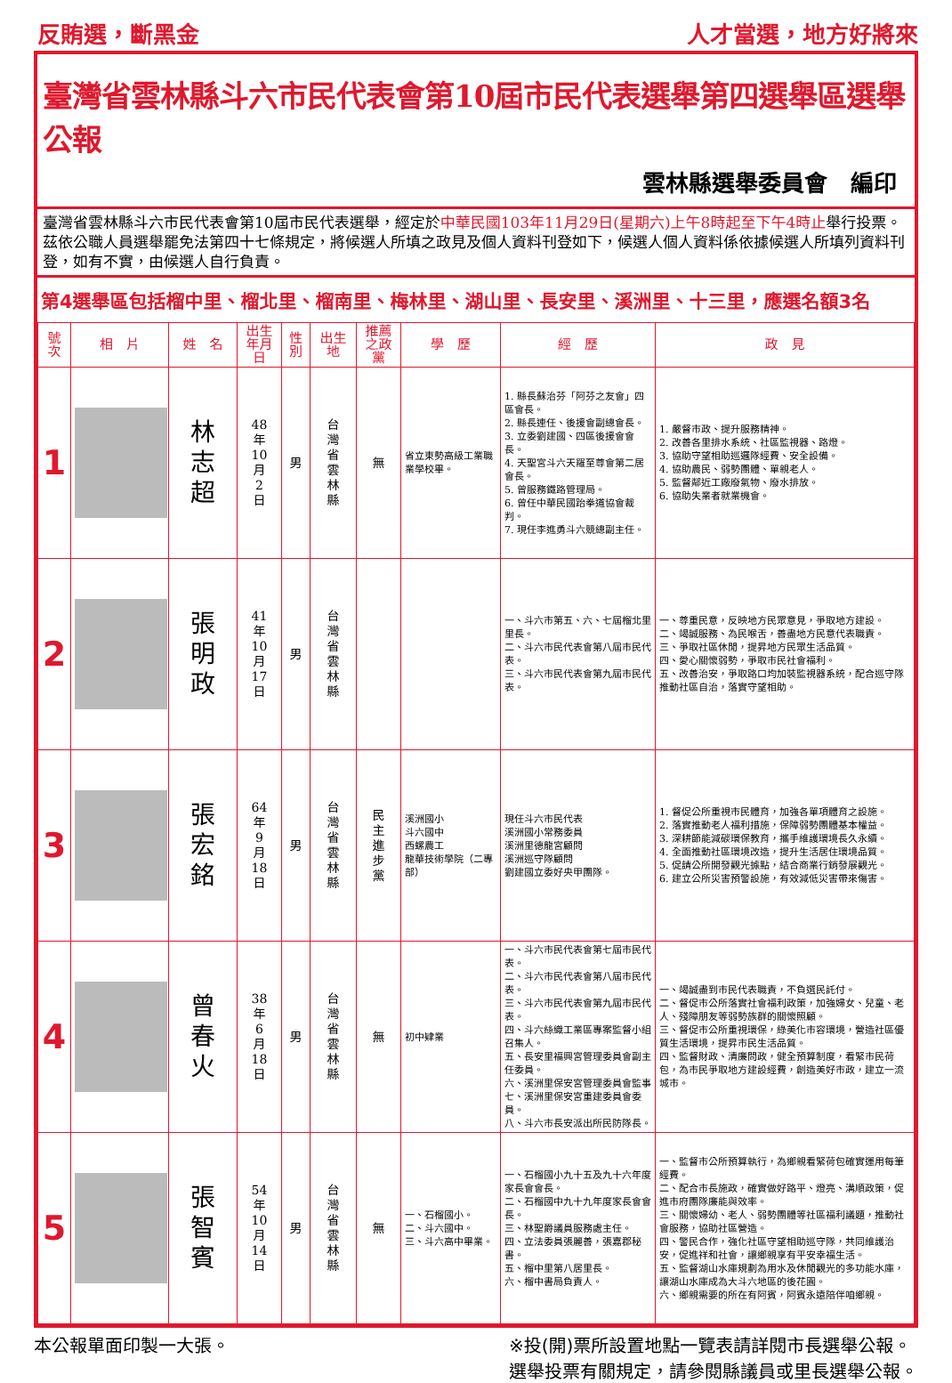反賄選，斷黑金 人才當選，地方好將來
臺灣省雲林縣斗六市民代表會第10屆市民代表選舉第四選舉區選舉公報
雲林縣選舉委員會　編印
臺灣省雲林縣斗六市民代表會第10屆市民代表選舉，經定於中華民國103年11月29日(星期六)上午8時起至下午4時止舉行投票。茲依公職人員選舉罷免法第四十七條規定，將候選人所填之政見及個人資料刊登如下，候選人個人資料係依據候選人所填列資料刊登，如有不實，由候選人自行負責。
第4選舉區包括榴中里、榴北里、榴南里、梅林里、湖山里、長安里、溪洲里、十三里，應選名額3名
| 號次 | 相 片 | 姓 名 | 出生年月日 | 性別 | 出生地 | 推薦之政黨 | 學 歷 | 經 歷 | 政 見 |
| --- | --- | --- | --- | --- | --- | --- | --- | --- | --- |
| 1 | | 林 志 超 | 48 年 10 月 2 日 | 男 | 台 灣 省 雲 林 縣 | 無 | 省立東勢高級工業職業學校畢。 | 1. 縣長蘇治芬「阿芬之友會」四區會長。 2. 縣長連任、後援會副總會長。 3. 立委劉建國、四區後援會會長。 4. 天聖宮斗六天羅至尊會第二居會長。 5. 曾服務鐵路管理局。 6. 曾任中華民國跆拳道協會裁判。 7. 現任李進勇斗六競總副主任。 | 1. 嚴督市政、提升服務精神。 2. 改善各里排水系統、社區監視器、路燈。 3. 協助守望相助巡邏隊經費、安全設備。 4. 協助農民、弱勢團體、單親老人。 5. 監督鄰近工廠廢氣物、廢水排放。 6. 協助失業者就業機會。 |
| 2 | | 張 明 政 | 41 年 10 月 17 日 | 男 | 台 灣 省 雲 林 縣 | | | 一、斗六市第五、六、七屆榴北里里長。 二、斗六市民代表會第八屆市民代表。 三、斗六市民代表會第九屆市民代表。 | 一、尊重民意，反映地方民眾意見，爭取地方建設。 二、竭誠服務、為民喉舌，善盡地方民意代表職責。 三、爭取社區休閒，提昇地方民眾生活品質。 四、愛心關懷弱勢，爭取市民社會福利。 五、改善治安，爭取路口均加裝監視器系統，配合巡守隊推動社區自治，落實守望相助。 |
| 3 | | 張 宏 銘 | 64 年 9 月 18 日 | 男 | 台 灣 省 雲 林 縣 | 民 主 進 步 黨 | 溪洲國小 斗六國中 西螺農工 龍華技術學院（二專部） | 現任斗六市民代表 溪洲國小常務委員 溪洲里德龍宮顧問 溪洲巡守隊顧問 劉建國立委好央甲團隊。 | 1. 督促公所重視市民體育，加強各單項體育之設施。 2. 落實推動老人福利措施，保障弱勢團體基本權益。 3. 深耕節能減碳環保教育，攜手維護環境長久永續。 4. 全面推動社區環境改造，提升生活居住環境品質。 5. 促請公所開發觀光據點，結合商業行銷發展觀光。 6. 建立公所災害預警設施，有效減低災害帶來傷害。 |
| 4 | | 曾 春 火 | 38 年 6 月 18 日 | 男 | 台 灣 省 雲 林 縣 | 無 | 初中肄業 | 一、斗六市民代表會第七屆市民代表。 二、斗六市民代表會第八屆市民代表。 三、斗六市民代表會第九屆市民代表。 四、斗六絲織工業區專案監督小組召集人。 五、長安里福興宮管理委員會副主任委員。 六、溪洲里保安宮管理委員會監事 七、溪洲里保安宮重建委員會委員。 八、斗六市長安派出所民防隊長。 | 一、竭誠盡到市民代表職責，不負選民託付。 二、督促市公所落實社會福利政策，加強婦女、兒童、老人、殘障朋友等弱勢族群的關懷照顧。 三、督促市公所重視環保，綠美化市容環境，營造社區優質生活環境，提昇市民生活品質。 四、監督財政、清廉問政，健全預算制度，看緊市民荷包，為市民爭取地方建設經費，創造美好市政，建立一流城市。 |
| 5 | | 張 智 賓 | 54 年 10 月 14 日 | 男 | 台 灣 省 雲 林 縣 | 無 | 一、石榴國小。 二、斗六國中。 三、斗六高中畢業。 | 一、石榴國小九十五及九十六年度家長會會長。 二、石榴國中九十九年度家長會會長。 三、林聖爵議員服務處主任。 四、立法委員張麗善，張嘉郡秘書。 五、榴中里第八居里長。 六、榴中書局負責人。 | 一、監督市公所預算執行，為鄉親看緊荷包確實運用每筆經費。 二、配合市長施政，確實做好路平、燈亮、溝順政策，促進市府團隊廉能與效率。 三、關懷婦幼、老人、弱勢團體等社區福利議題，推動社會服務，協助社區營造。 四、警民合作，強化社區守望相助巡守隊，共同維護治安，促進祥和社會，讓鄉親享有平安幸福生活。 五、監督湖山水庫規劃為用水及休閒觀光的多功能水庫，讓湖山水庫成為大斗六地區的後花園。 六、鄉親需要的所在有阿賓，阿賓永遠陪伴咱鄉親。 |
本公報單面印製一大張。 ※投(開)票所設置地點一覽表請詳閱市長選舉公報。
選舉投票有關規定，請參閱縣議員或里長選舉公報。